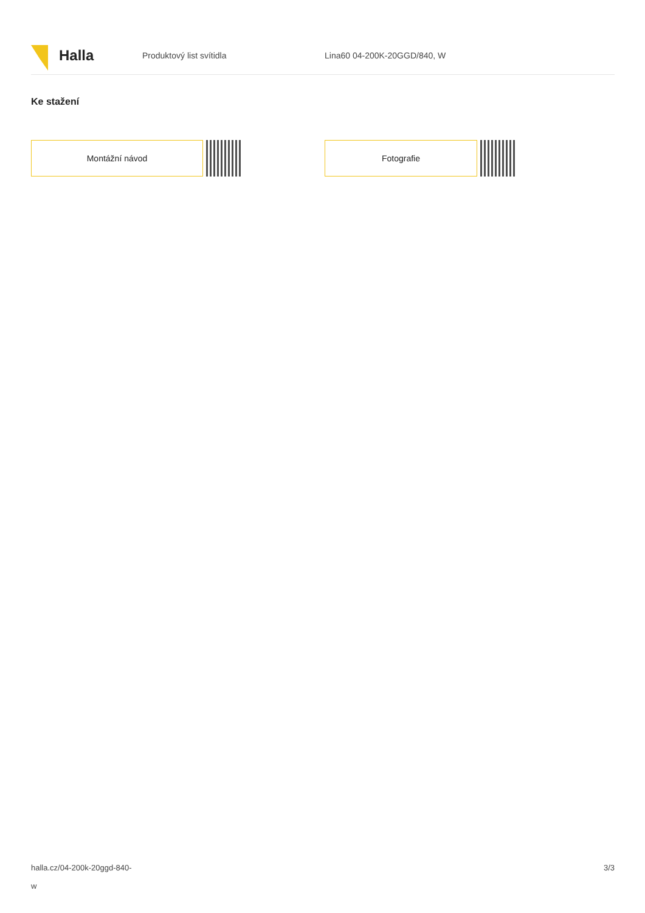Halla
Produktový list svítidla Lina60 04-200K-20GGD/840, W
Ke stažení
Montážní návod Fotografie
halla.cz/04-200k-20ggd-840-
w
3/3